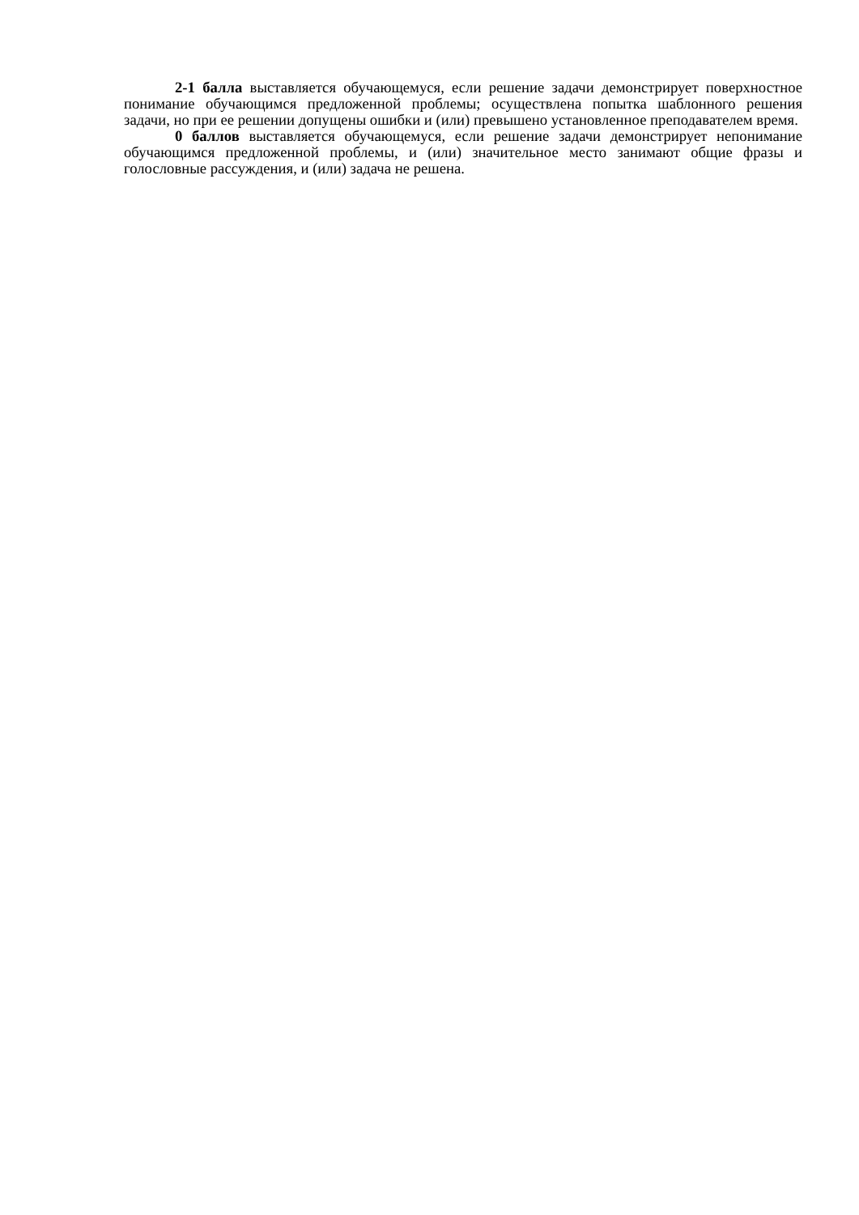2-1 балла выставляется обучающемуся, если решение задачи демонстрирует поверхностное понимание обучающимся предложенной проблемы; осуществлена попытка шаблонного решения задачи, но при ее решении допущены ошибки и (или) превышено установленное преподавателем время.
0 баллов выставляется обучающемуся, если решение задачи демонстрирует непонимание обучающимся предложенной проблемы, и (или) значительное место занимают общие фразы и голословные рассуждения, и (или) задача не решена.